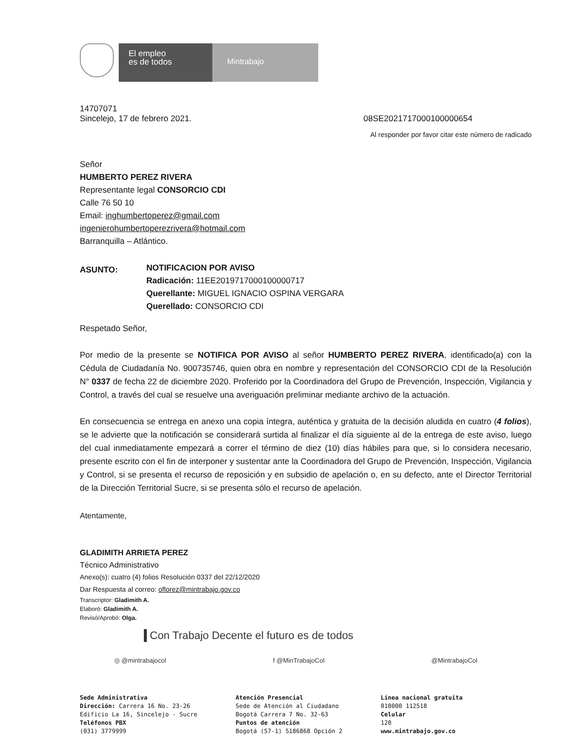El empleo
es de todos
Mintrabajo
14707071
Sincelejo, 17 de febrero 2021. 08SE2021717000100000654
Al responder por favor citar este número de radicado
Señor
HUMBERTO PEREZ RIVERA
Representante legal CONSORCIO CDI
Calle 76 50 10
Email: inghumbertoperez@gmail.com
ingenierohumbertoperezrivera@hotmail.com
Barranquilla – Atlántico.
ASUNTO:
NOTIFICACION POR AVISO
Radicación: 11EE2019717000100000717
Querellante: MIGUEL IGNACIO OSPINA VERGARA
Querellado: CONSORCIO CDI
Respetado Señor,
Por medio de la presente se NOTIFICA POR AVISO al señor HUMBERTO PEREZ RIVERA, identificado(a) con la Cédula de Ciudadanía No. 900735746, quien obra en nombre y representación del CONSORCIO CDI de la Resolución N° 0337 de fecha 22 de diciembre 2020. Proferido por la Coordinadora del Grupo de Prevención, Inspección, Vigilancia y Control, a través del cual se resuelve una averiguación preliminar mediante archivo de la actuación.
En consecuencia se entrega en anexo una copia íntegra, auténtica y gratuita de la decisión aludida en cuatro (4 folios), se le advierte que la notificación se considerará surtida al finalizar el día siguiente al de la entrega de este aviso, luego del cual inmediatamente empezará a correr el término de diez (10) días hábiles para que, si lo considera necesario, presente escrito con el fin de interponer y sustentar ante la Coordinadora del Grupo de Prevención, Inspección, Vigilancia y Control, si se presenta el recurso de reposición y en subsidio de apelación o, en su defecto, ante el Director Territorial de la Dirección Territorial Sucre, si se presenta sólo el recurso de apelación.
Atentamente,
GLADIMITH ARRIETA PEREZ
Técnico Administrativo
Anexo(s): cuatro (4) folios Resolución 0337 del 22/12/2020
Dar Respuesta al correo: oflorez@mintrabajo.gov.co
Transcriptor: Gladimith A.
Elaboró: Gladimith A.
Revisó/Aprobó: Olga.
Con Trabajo Decente el futuro es de todos
◎ @mintrabajocol f @MinTrabajoCol @MintrabajoCol
Sede Administrativa
Dirección: Carrera 16 No. 23-26
Edificio La 16, Sincelejo - Sucre
Teléfonos PBX
(031) 3779999
Atención Presencial
Sede de Atención al Ciudadano
Bogotá Carrera 7 No. 32-63
Puntos de atención
Bogotá (57-1) 5186868 Opción 2
Línea nacional gratuita
018000 112518
Celular
120
www.mintrabajo.gov.co